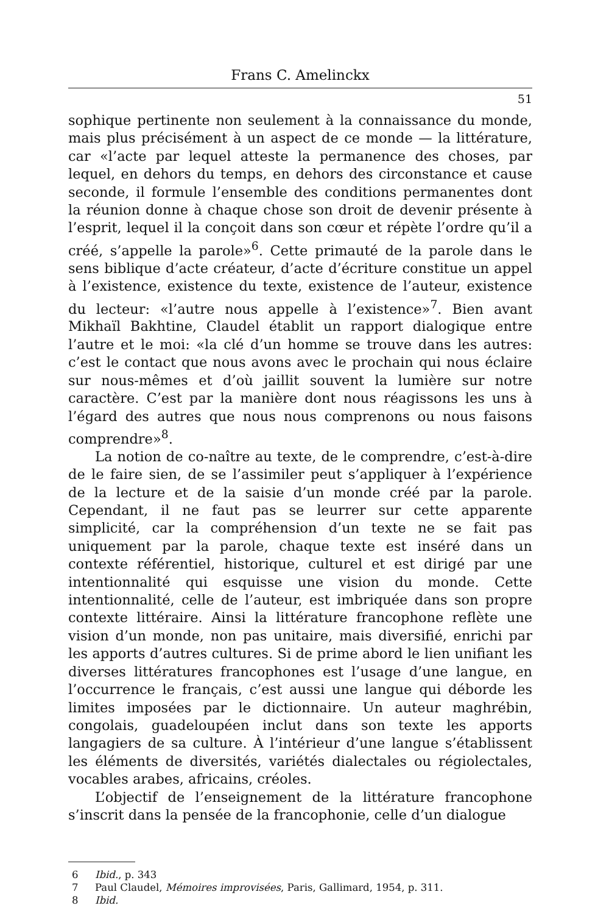Frans C. Amelinckx
51
sophique pertinente non seulement à la connaissance du monde, mais plus précisément à un aspect de ce monde — la littérature, car «l’acte par lequel atteste la permanence des choses, par lequel, en dehors du temps, en dehors des circonstance et cause seconde, il formule l’ensemble des conditions permanentes dont la réunion donne à chaque chose son droit de devenir présente à l’esprit, lequel il la conçoit dans son cœur et répète l’ordre qu’il a créé, s’appelle la parole»<sup>6</sup>. Cette primauté de la parole dans le sens biblique d’acte créateur, d’acte d’écriture constitue un appel à l’existence, existence du texte, existence de l’auteur, existence du lecteur: «l’autre nous appelle à l’existence»<sup>7</sup>. Bien avant Mikhaïl Bakhtine, Claudel établit un rapport dialogique entre l’autre et le moi: «la clé d’un homme se trouve dans les autres: c’est le contact que nous avons avec le prochain qui nous éclaire sur nous-mêmes et d’où jaillit souvent la lumière sur notre caractère. C’est par la manière dont nous réagissons les uns à l’égard des autres que nous nous comprenons ou nous faisons comprendre»<sup>8</sup>.
La notion de co-naître au texte, de le comprendre, c’est-à-dire de le faire sien, de se l’assimiler peut s’appliquer à l’expérience de la lecture et de la saisie d’un monde créé par la parole. Cependant, il ne faut pas se leurrer sur cette apparente simplicité, car la compréhension d’un texte ne se fait pas uniquement par la parole, chaque texte est inséré dans un contexte référentiel, historique, culturel et est dirigé par une intentionnalité qui esquisse une vision du monde. Cette intentionnalité, celle de l’auteur, est imbriquée dans son propre contexte littéraire. Ainsi la littérature francophone reflète une vision d’un monde, non pas unitaire, mais diversifié, enrichi par les apports d’autres cultures. Si de prime abord le lien unifiant les diverses littératures francophones est l’usage d’une langue, en l’occurrence le français, c’est aussi une langue qui déborde les limites imposées par le dictionnaire. Un auteur maghrébin, congolais, guadeloupéen inclut dans son texte les apports langagiers de sa culture. À l’intérieur d’une langue s’établissent les éléments de diversités, variétés dialectales ou régiolectales, vocables arabes, africains, créoles.
L’objectif de l’enseignement de la littérature francophone s’inscrit dans la pensée de la francophonie, celle d’un dialogue
6 Ibid., p. 343
7 Paul Claudel, Mémoires improvisées, Paris, Gallimard, 1954, p. 311.
8 Ibid.